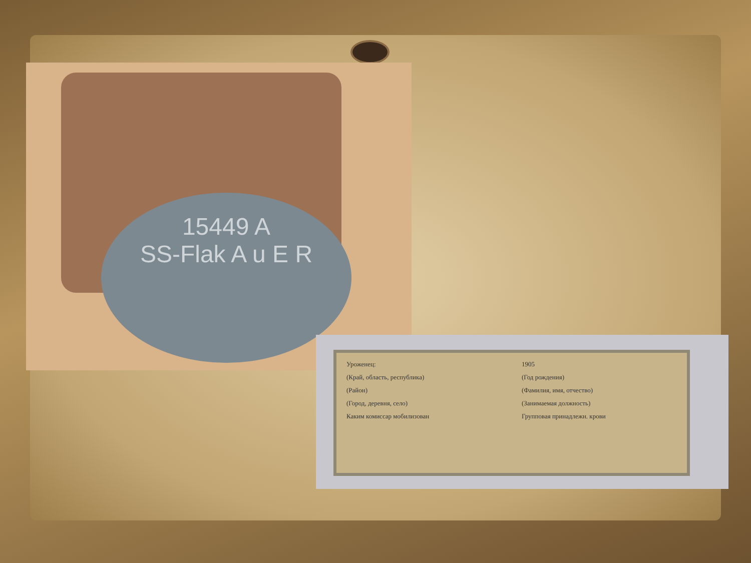15449 A
SS-Flak A u E R
Уроженец:
(Край, область, республика)
(Район)
(Город, деревня, село)
Каким комиссар мобилизован
1905
(Год рождения)
(Фамилия, имя, отчество)
(Занимаемая должность)
Групповая принадлежн. крови